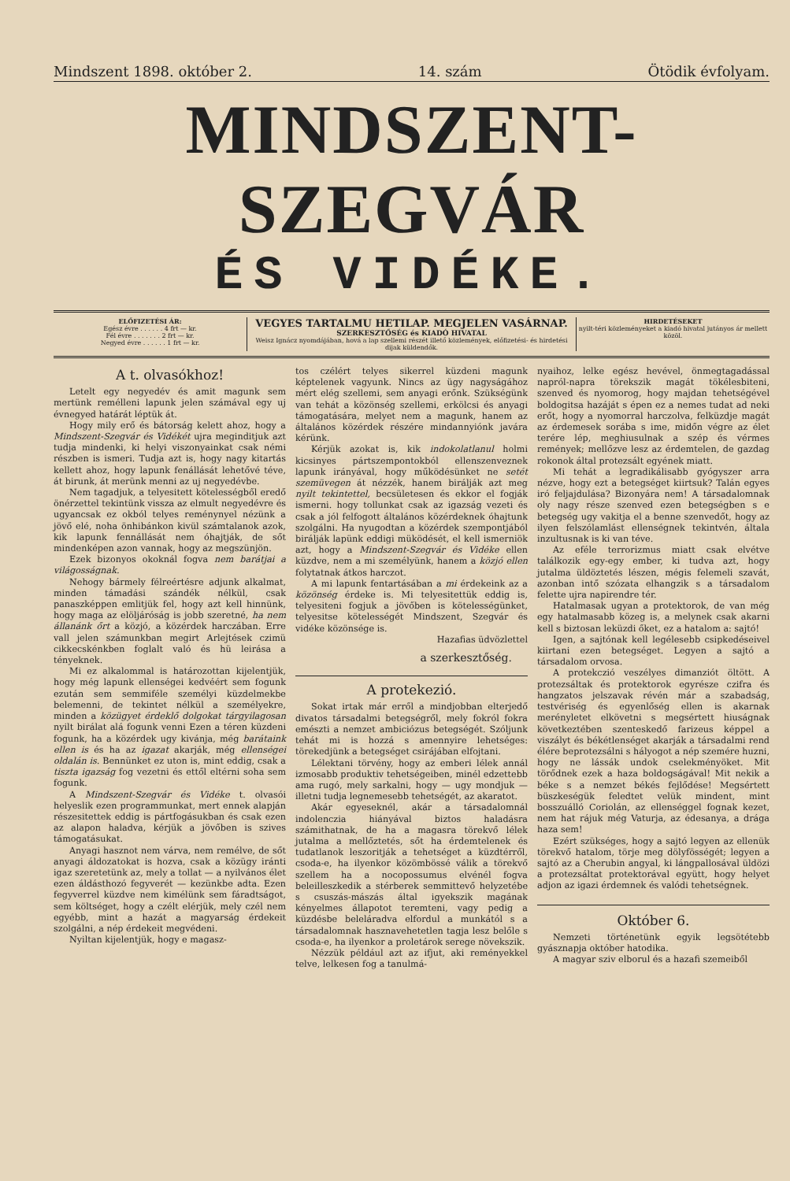Mindszent 1898. október 2. 14. szám Ötödik évfolyam.
MINDSZENT-SZEGVÁR
ÉS VIDÉKE.
ELŐFIZETÉSI ÁR:
Egész évre . . . . . . 4 frt — kr.
Fél évre . . . . . . . 2 frt — kr.
Negyed évre . . . . . . 1 frt — kr.
VEGYES TARTALMU HETILAP. MEGJELEN VASÁRNAP.
SZERKESZTŐSÉG és KIADÓ HIVATAL
Weisz Ignácz nyomdájában, hová a lap szellemi részét illető közlemények, előfizetési- és hirdetési dijak küldendők.
HIRDETÉSEKET
nyilt-téri közleményeket a kiadó hivatal jutányos ár mellett közöl.
A t. olvasókhoz!
Letelt egy negyedév és amit magunk sem mertünk remélleni lapunk jelen számával egy uj évnegyed határát léptük át.
Hogy mily erő és bátorság kelett ahoz, hogy a Mindszent-Szegvár és Vidékét ujra meginditjuk azt tudja mindenki, ki helyi viszonyainkat csak némi részben is ismeri. Tudja azt is, hogy nagy kitartás kellett ahoz, hogy lapunk fenállását lehetővé téve, át birunk, át merünk menni az uj negyedévbe.
Nem tagadjuk, a telyesitett kötelességből eredő önérzettel tekintünk vissza az elmult negyedévre és ugyancsak ez okból telyes reménynyel nézünk a jövő elé, noha önhibánkon kivül számtalanok azok, kik lapunk fennállását nem óhajtják, de sőt mindenképen azon vannak, hogy az megszünjön.
Ezek bizonyos okoknál fogva nem barátjai a világosságnak.
Nehogy bármely félreértésre adjunk alkalmat, minden támadási szándék nélkül, csak panaszképpen emlitjük fel, hogy azt kell hinnünk, hogy maga az elöljáróság is jobb szeretné, ha nem állanánk őrt a közjó, a közérdek harczában. Erre vall jelen számunkban megirt Arlejtések czimü cikkecskénkben foglalt való és hü leirása a tényeknek.
Mi ez alkalommal is határozottan kijelentjük, hogy még lapunk ellenségei kedvéért sem fogunk ezután sem semmiféle személyi küzdelmekbe belemenni, de tekintet nélkül a személyekre, minden a közügyet érdeklő dolgokat tárgyilagosan nyilt birálat alá fogunk venni Ezen a téren küzdeni fogunk, ha a közérdek ugy kivánja, még barátaink ellen is és ha az igazat akarják, még ellenségei oldalán is. Bennünket ez uton is, mint eddig, csak a tiszta igazság fog vezetni és ettől eltérni soha sem fogunk.
A Mindszent-Szegvár és Vidéke t. olvasói helyeslik ezen programmunkat, mert ennek alapján részesitettek eddig is pártfogásukban és csak ezen az alapon haladva, kérjük a jövőben is szives támogatásukat.
Anyagi hasznot nem várva, nem remélve, de sőt anyagi áldozatokat is hozva, csak a közügy iránti igaz szeretetünk az, mely a tollat — a nyilvános élet ezen áldásthozó fegyverét — kezünkbe adta. Ezen fegyverrel küzdve nem kimélünk sem fáradtságot, sem költséget, hogy a czélt elérjük, mely czél nem egyébb, mint a hazát a magyarság érdekeit szolgálni, a nép érdekeit megvédeni.
Nyiltan kijelentjük, hogy e magasz-
tos czélért telyes sikerrel küzdeni magunk képtelenek vagyunk. Nincs az ügy nagyságához mért elég szellemi, sem anyagi erőnk. Szükségünk van tehát a közönség szellemi, erkölcsi és anyagi támogatására, melyet nem a magunk, hanem az általános közérdek részére mindannyiónk javára kérünk.
Kérjük azokat is, kik indokolatlanul holmi kicsinyes pártszempontokból ellenszenveznek lapunk irányával, hogy működésünket ne setét szemüvegen át nézzék, hanem birálják azt meg nyilt tekintettel, becsületesen és ekkor el fogják ismerni. hogy tollunkat csak az igazság vezeti és csak a jól felfogott általános közérdeknek óhajtunk szolgálni. Ha nyugodtan a közérdek szempontjából birálják lapünk eddigi müködését, el kell ismerniök azt, hogy a Mindszent-Szegvár és Vidéke ellen küzdve, nem a mi személyünk, hanem a közjó ellen folytatnak átkos harczot.
A mi lapunk fentartásában a mi érdekeink az a közönség érdeke is. Mi telyesitettük eddig is, telyesiteni fogjuk a jövőben is kötelességünket, telyesitse kötelességét Mindszent, Szegvár és vidéke közönsége is.
Hazafias üdvözlettel
a szerkesztőség.
A protekezió.
Sokat irtak már erről a mindjobban elterjedő divatos társadalmi betegségről, mely fokról fokra emészti a nemzet ambiciózus betegségét. Szóljunk tehát mi is hozzá s amennyire lehetséges: törekedjünk a betegséget csirájában elfojtani.
Lélektani törvény, hogy az emberi lélek annál izmosabb produktiv tehetségeiben, minél edzettebb ama rugó, mely sarkalni, hogy — ugy mondjuk — illetni tudja legnemesebb tehetségét, az akaratot.
Akár egyeseknél, akár a társadalomnál indolenczia hiányával biztos haladásra számithatnak, de ha a magasra törekvő lélek jutalma a mellőztetés, sőt ha érdemtelenek és tudatlanok leszoritják a tehetséget a küzdtérről, csoda-e, ha ilyenkor közömbössé válik a törekvő szellem ha a nocopossumus elvénél fogva beleilleszkedik a stérberek semmittevő helyzetébe s csuszás-mászás által igyekszik magának kényelmes állapotot teremteni, vagy pedig a küzdésbe beleláradva elfordul a munkától s a társadalomnak hasznavehetetlen tagja lesz belőle s csoda-e, ha ilyenkor a proletárok serege növekszik.
Nézzük például azt az ifjut, aki reményekkel telve, lelkesen fog a tanulmá-
nyaihoz, lelke egész hevével, önmegtagadással napról-napra törekszik magát tökélesbiteni, szenved és nyomorog, hogy majdan tehetségével boldogitsa hazáját s épen ez a nemes tudat ad neki erőt, hogy a nyomorral harczolva, felküzdje magát az érdemesek sorába s ime, midőn végre az élet terére lép, meghiusulnak a szép és vérmes remények; mellőzve lesz az érdemtelen, de gazdag rokonok által protezsált egyének miatt.
Mi tehát a legradikálisabb gyógyszer arra nézve, hogy ezt a betegséget kiirtsuk? Talán egyes iró feljajdulása? Bizonyára nem! A társadalomnak oly nagy része szenved ezen betegségben s e betegség ugy vakitja el a benne szenvedőt, hogy az ilyen felszólamlást ellenségnek tekintvén, általa inzultusnak is ki van téve.
Az eféle terrorizmus miatt csak elvétve találkozik egy-egy ember, ki tudva azt, hogy jutalma üldöztetés lészen, mégis felemeli szavát, azonban intő szózata elhangzik s a társadalom felette ujra napirendre tér.
Hatalmasak ugyan a protektorok, de van még egy hatalmasabb közeg is, a melynek csak akarni kell s biztosan leküzdi őket, ez a hatalom a: sajtó!
Igen, a sajtónak kell legélesebb csipkedéseivel kiirtani ezen betegséget. Legyen a sajtó a társadalom orvosa.
A protekczió veszélyes dimanziót öltött. A protezsáltak és protektorok egyrésze czifra és hangzatos jelszavak révén már a szabadság, testvériség és egyenlőség ellen is akarnak merényletet elkövetni s megsértett hiuságnak következtében szenteskedő farizeus képpel a viszályt és békétlenséget akarják a társadalmi rend élére beprotezsálni s hályogot a nép szemére huzni, hogy ne lássák undok cselekményöket. Mit törődnek ezek a haza boldogságával! Mit nekik a béke s a nemzet békés fejlődése! Megsértett büszkeségük feledtet velük mindent, mint bosszuálló Coriolán, az ellenséggel fognak kezet, nem hat rájuk még Vaturja, az édesanya, a drága haza sem!
Ezért szükséges, hogy a sajtó legyen az ellenük törekvő hatalom, törje meg dölyfösségét; legyen a sajtó az a Cherubin angyal, ki lángpallosával üldözi a protezsáltat protektorával együtt, hogy helyet adjon az igazi érdemnek és valódi tehetségnek.
Október 6.
Nemzeti történetünk egyik legsötétebb gyásznapja október hatodika.
A magyar sziv elborul és a hazafi szemeiből